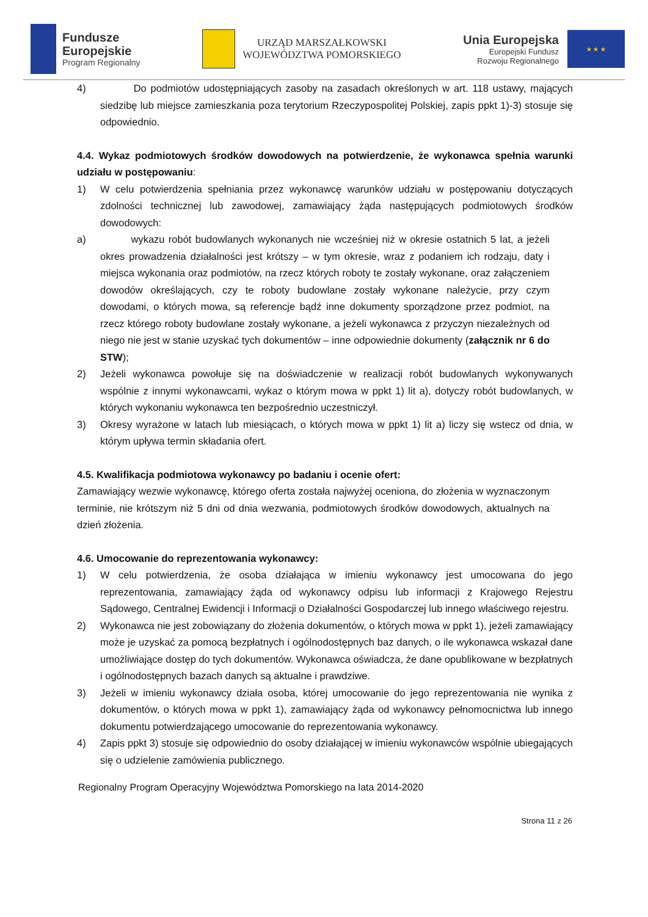Fundusze
Europejskie
Program Regionalny
URZĄD MARSZAŁKOWSKI
WOJEWÓDZTWA POMORSKIEGO
Unia Europejska
Europejski Fundusz
Rozwoju Regionalnego
★ ★ ★
4) Do podmiotów udostępniających zasoby na zasadach określonych w art. 118 ustawy, mających siedzibę lub miejsce zamieszkania poza terytorium Rzeczypospolitej Polskiej, zapis ppkt 1)-3) stosuje się odpowiednio.
4.4. Wykaz podmiotowych środków dowodowych na potwierdzenie, że wykonawca spełnia warunki udziału w postępowaniu:
1) W celu potwierdzenia spełniania przez wykonawcę warunków udziału w postępowaniu dotyczących zdolności technicznej lub zawodowej, zamawiający żąda następujących podmiotowych środków dowodowych:
a) wykazu robót budowlanych wykonanych nie wcześniej niż w okresie ostatnich 5 lat, a jeżeli okres prowadzenia działalności jest krótszy – w tym okresie, wraz z podaniem ich rodzaju, daty i miejsca wykonania oraz podmiotów, na rzecz których roboty te zostały wykonane, oraz załączeniem dowodów określających, czy te roboty budowlane zostały wykonane należycie, przy czym dowodami, o których mowa, są referencje bądź inne dokumenty sporządzone przez podmiot, na rzecz którego roboty budowlane zostały wykonane, a jeżeli wykonawca z przyczyn niezależnych od niego nie jest w stanie uzyskać tych dokumentów – inne odpowiednie dokumenty (załącznik nr 6 do STW);
2) Jeżeli wykonawca powołuje się na doświadczenie w realizacji robót budowlanych wykonywanych wspólnie z innymi wykonawcami, wykaz o którym mowa w ppkt 1) lit a), dotyczy robót budowlanych, w których wykonaniu wykonawca ten bezpośrednio uczestniczył.
3) Okresy wyrażone w latach lub miesiącach, o których mowa w ppkt 1) lit a) liczy się wstecz od dnia, w którym upływa termin składania ofert.
4.5. Kwalifikacja podmiotowa wykonawcy po badaniu i ocenie ofert:
Zamawiający wezwie wykonawcę, którego oferta została najwyżej oceniona, do złożenia w wyznaczonym terminie, nie krótszym niż 5 dni od dnia wezwania, podmiotowych środków dowodowych, aktualnych na dzień złożenia.
4.6. Umocowanie do reprezentowania wykonawcy:
1) W celu potwierdzenia, że osoba działająca w imieniu wykonawcy jest umocowana do jego reprezentowania, zamawiający żąda od wykonawcy odpisu lub informacji z Krajowego Rejestru Sądowego, Centralnej Ewidencji i Informacji o Działalności Gospodarczej lub innego właściwego rejestru.
2) Wykonawca nie jest zobowiązany do złożenia dokumentów, o których mowa w ppkt 1), jeżeli zamawiający może je uzyskać za pomocą bezpłatnych i ogólnodostępnych baz danych, o ile wykonawca wskazał dane umożliwiające dostęp do tych dokumentów. Wykonawca oświadcza, że dane opublikowane w bezpłatnych i ogólnodostępnych bazach danych są aktualne i prawdziwe.
3) Jeżeli w imieniu wykonawcy działa osoba, której umocowanie do jego reprezentowania nie wynika z dokumentów, o których mowa w ppkt 1), zamawiający żąda od wykonawcy pełnomocnictwa lub innego dokumentu potwierdzającego umocowanie do reprezentowania wykonawcy.
4) Zapis ppkt 3) stosuje się odpowiednio do osoby działającej w imieniu wykonawców wspólnie ubiegających się o udzielenie zamówienia publicznego.
Regionalny Program Operacyjny Województwa Pomorskiego na lata 2014-2020
Strona 11 z 26